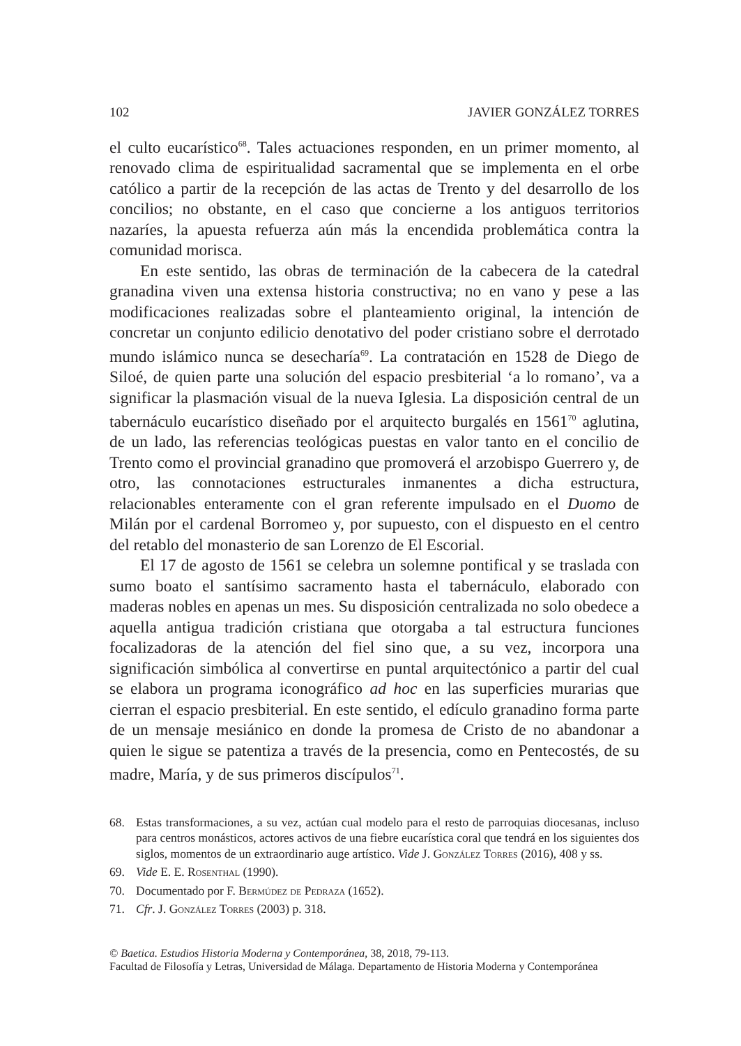102 JAVIER GONZÁLEZ TORRES
el culto eucarístico<sup>68</sup>. Tales actuaciones responden, en un primer momento, al renovado clima de espiritualidad sacramental que se implementa en el orbe católico a partir de la recepción de las actas de Trento y del desarrollo de los concilios; no obstante, en el caso que concierne a los antiguos territorios nazaríes, la apuesta refuerza aún más la encendida problemática contra la comunidad morisca.
En este sentido, las obras de terminación de la cabecera de la catedral granadina viven una extensa historia constructiva; no en vano y pese a las modificaciones realizadas sobre el planteamiento original, la intención de concretar un conjunto edilicio denotativo del poder cristiano sobre el derrotado mundo islámico nunca se desecharía<sup>69</sup>. La contratación en 1528 de Diego de Siloé, de quien parte una solución del espacio presbiterial ‘a lo romano’, va a significar la plasmación visual de la nueva Iglesia. La disposición central de un tabernáculo eucarístico diseñado por el arquitecto burgalés en 1561<sup>70</sup> aglutina, de un lado, las referencias teológicas puestas en valor tanto en el concilio de Trento como el provincial granadino que promoverá el arzobispo Guerrero y, de otro, las connotaciones estructurales inmanentes a dicha estructura, relacionables enteramente con el gran referente impulsado en el Duomo de Milán por el cardenal Borromeo y, por supuesto, con el dispuesto en el centro del retablo del monasterio de san Lorenzo de El Escorial.
El 17 de agosto de 1561 se celebra un solemne pontifical y se traslada con sumo boato el santísimo sacramento hasta el tabernáculo, elaborado con maderas nobles en apenas un mes. Su disposición centralizada no solo obedece a aquella antigua tradición cristiana que otorgaba a tal estructura funciones focalizadoras de la atención del fiel sino que, a su vez, incorpora una significación simbólica al convertirse en puntal arquitectónico a partir del cual se elabora un programa iconográfico ad hoc en las superficies murarias que cierran el espacio presbiterial. En este sentido, el edículo granadino forma parte de un mensaje mesiánico en donde la promesa de Cristo de no abandonar a quien le sigue se patentiza a través de la presencia, como en Pentecostés, de su madre, María, y de sus primeros discípulos<sup>71</sup>.
68. Estas transformaciones, a su vez, actúan cual modelo para el resto de parroquias diocesanas, incluso para centros monásticos, actores activos de una fiebre eucarística coral que tendrá en los siguientes dos siglos, momentos de un extraordinario auge artístico. Vide J. González Torres (2016), 408 y ss.
69. Vide E. E. Rosenthal (1990).
70. Documentado por F. Bermúdez de Pedraza (1652).
71. Cfr. J. González Torres (2003) p. 318.
© Baetica. Estudios Historia Moderna y Contemporánea, 38, 2018, 79-113.
Facultad de Filosofía y Letras, Universidad de Málaga. Departamento de Historia Moderna y Contemporánea